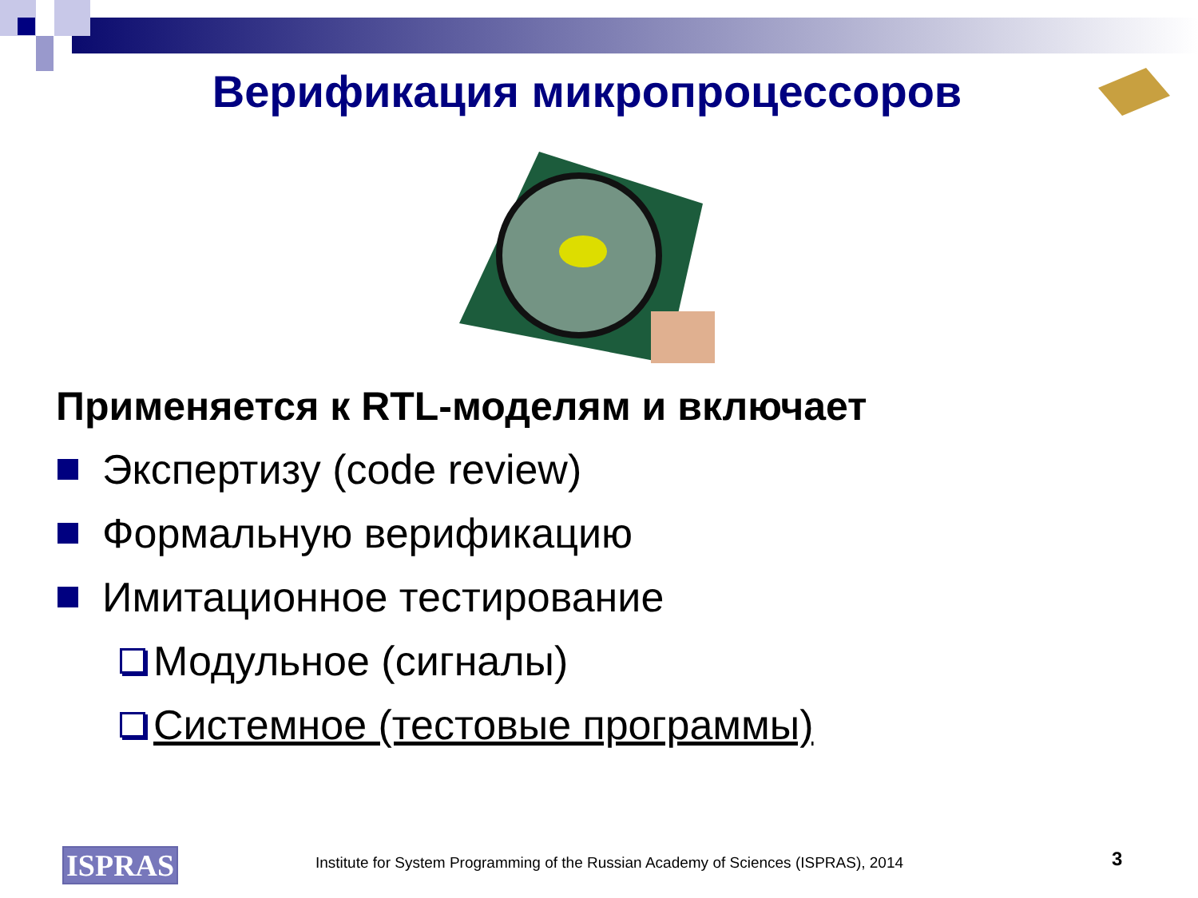Верификация микропроцессоров
Применяется к RTL-моделям и включает
Экспертизу (code review)
Формальную верификацию
Имитационное тестирование
Модульное (сигналы)
Системное (тестовые программы)
ISPRAS
Institute for System Programming of the Russian Academy of Sciences (ISPRAS), 2014
3